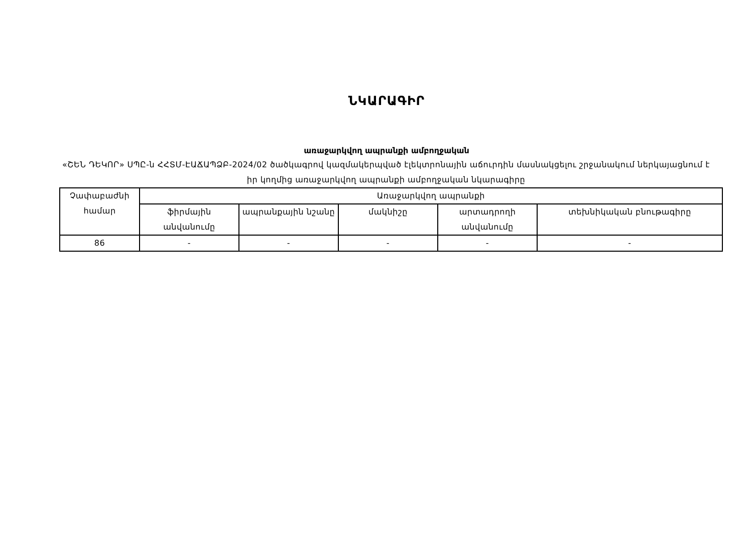ՆԿԱՐԱԳԻՐ
առաջարկվող ապրանքի ամբողջական
«ՇԵՆ ԴԵԿՈՐ» ՍՊԸ-ն ՀՀՏՄ-ԷԱՃԱՊՁԲ-2024/02 ծածկագրով կազմակերպված էլեկտրոնային աճուրդին մասնակցելու շրջանակում ներկայացնում է իր կողմից առաջարկվող ապրանքի ամբողջական նկարագիրը
| Չափաբաժնի համար | Առաջարկվող ապրանքի | | | | |
| --- | --- | --- | --- | --- | --- |
| | ֆիրմային անվանումը | ապրանքային նշանը | մակնիշը | արտադրողի անվանումը | տեխնիկական բնութագիրը |
| 86 | - | - | - | - | - |